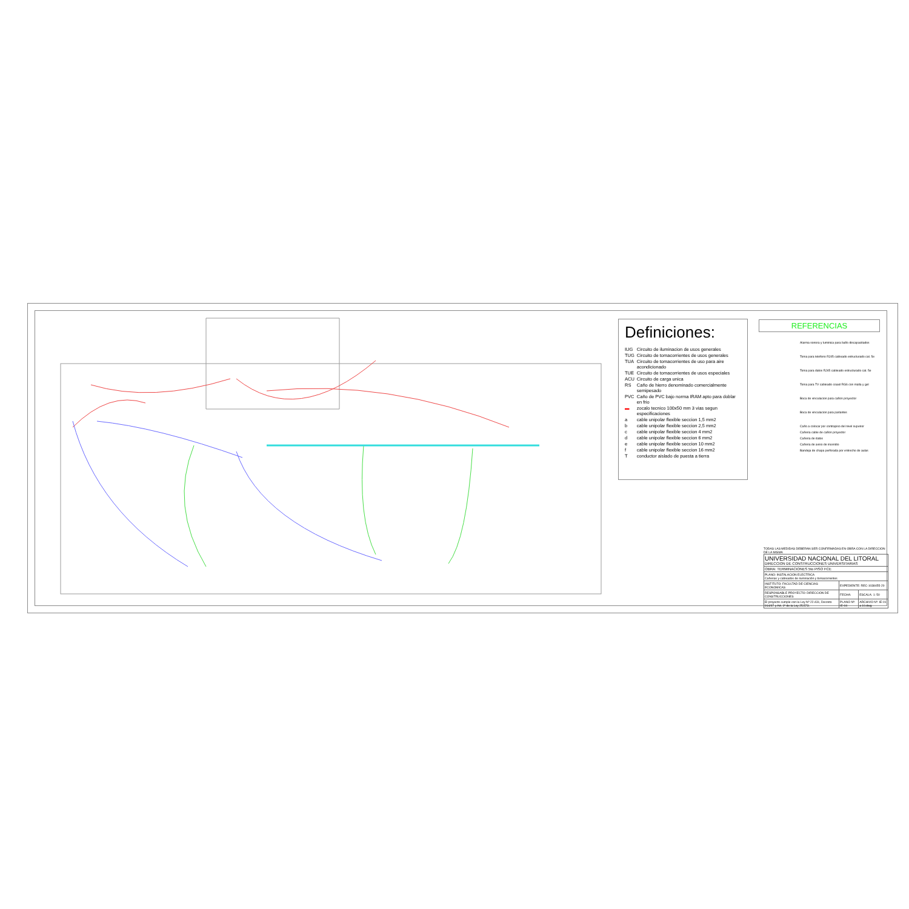Definiciones:
| IUG | Circuito de iluminacion de usos generales |
| TUG | Circuito de tomacorrientes de usos generales |
| TUA | Circuito de tomacorrientes de uso para aire acondicionado |
| TUE | Circuito de tomacorrientes de usos especiales |
| ACU | Circuito de carga unica |
| RS | Caño de hierro denominado comercialmente semipesado |
| PVC | Caño de PVC bajo norma IRAM apto para doblar en frio |
| ▬ | zocalo tecnico 100x50 mm 3 vias segun especificaciones |
| a | cable unipolar flexible seccion 1,5 mm2 |
| b | cable unipolar flexible seccion 2,5 mm2 |
| c | cable unipolar flexible seccion 4 mm2 |
| d | cable unipolar flexible seccion 6 mm2 |
| e | cable unipolar flexible seccion 10 mm2 |
| f | cable unipolar flexible seccion 16 mm2 |
| T | conductor aislado de puesta a tierra |
REFERENCIAS
Alarma sonora y luminica para baño discapacitados
Toma para telefono RJ45 cableado estructurado cat. 5e
Toma para datos RJ45 cableado estructurado cat. 5e
Toma para TV cableado coaxil RG6 con malla y gel
Boca de vinculacion para cañon proyector
Boca de vinculacion para parlantes
Caño a colocar por contrapiso del nivel superior
Cañeria cable de cañon proyector
Cañeria de datos
Cañeria de aviso de incendio
Bandeja de chapa perforada por entrecho de aulas
TODAS LAS MEDIDAS DEBERAN SER CONFIRMADAS EN OBRA CON LA DIRECCION DE LA MISMA
| UNIVERSIDAD NACIONAL DEL LITORAL DIRECCION DE CONSTRUCCIONES UNIVERSITARIAS | | |
| OBRA: TERMINACIONES 5to PISO FCE | | |
| PLANO: INSTALACION ELECTRICA Cañerias y cableados de iluminación y tomacorrientes | | |
| INSTITUTO: FACULTAD DE CIENCIAS ECONOMICAS | EXPEDIENTE: REC-1038455-20 | |
| RESPONSABLE PROYECTO: DIRECCION DE CONSTRUCCIONES | FECHA: | ESCALA: 1: 50 |
| El proyecto cumple con la Ley Nº 22.431, Decreto 914/97 y Art. 1º de la Ley 25.573. | PLANO Nº: IE-04 | ARCHIVO Nº: IE-01 a 10.dwg |